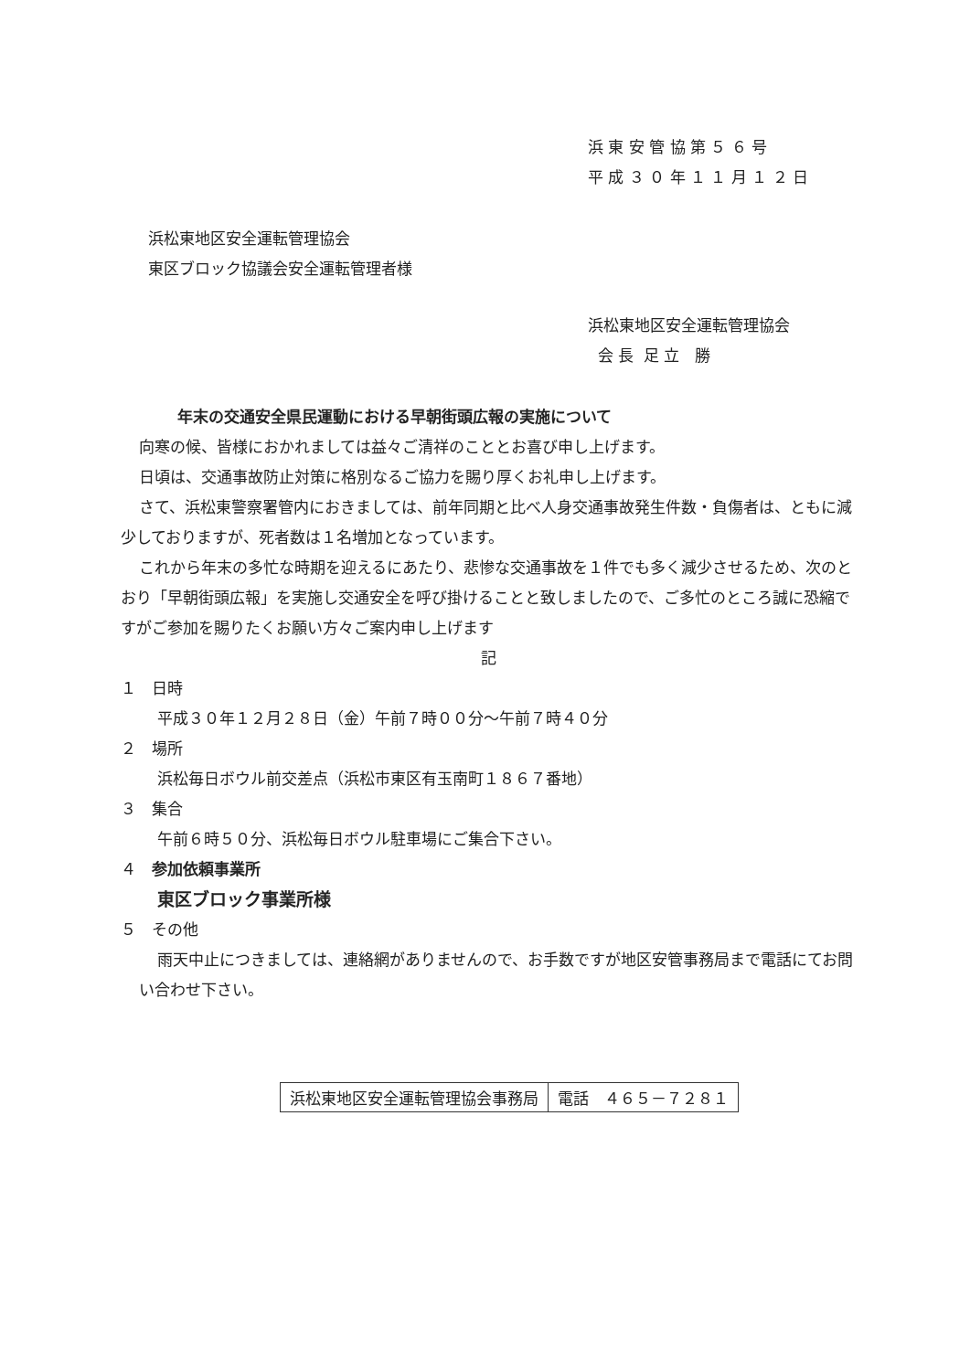浜 東 安 管 協 第 ５ ６ 号
平 成 ３ ０ 年 １ １ 月 １ ２ 日
浜松東地区安全運転管理協会
東区ブロック協議会安全運転管理者様
浜松東地区安全運転管理協会
会 長 足 立 勝
年末の交通安全県民運動における早朝街頭広報の実施について
向寒の候、皆様におかれましては益々ご清祥のこととお喜び申し上げます。
日頃は、交通事故防止対策に格別なるご協力を賜り厚くお礼申し上げます。
さて、浜松東警察署管内におきましては、前年同期と比べ人身交通事故発生件数・負傷者は、ともに減少しておりますが、死者数は１名増加となっています。
これから年末の多忙な時期を迎えるにあたり、悲惨な交通事故を１件でも多く減少させるため、次のとおり「早朝街頭広報」を実施し交通安全を呼び掛けることと致しましたので、ご多忙のところ誠に恐縮ですがご参加を賜りたくお願い方々ご案内申し上げます
記
１　日時
平成３０年１２月２８日（金）午前７時００分～午前７時４０分
２　場所
浜松毎日ボウル前交差点（浜松市東区有玉南町１８６７番地）
３　集合
午前６時５０分、浜松毎日ボウル駐車場にご集合下さい。
４　参加依頼事業所
東区ブロック事業所様
５　その他
雨天中止につきましては、連絡網がありませんので、お手数ですが地区安管事務局まで電話にてお問い合わせ下さい。
| 浜松東地区安全運転管理協会事務局 | 電話 ４６５－７２８１ |